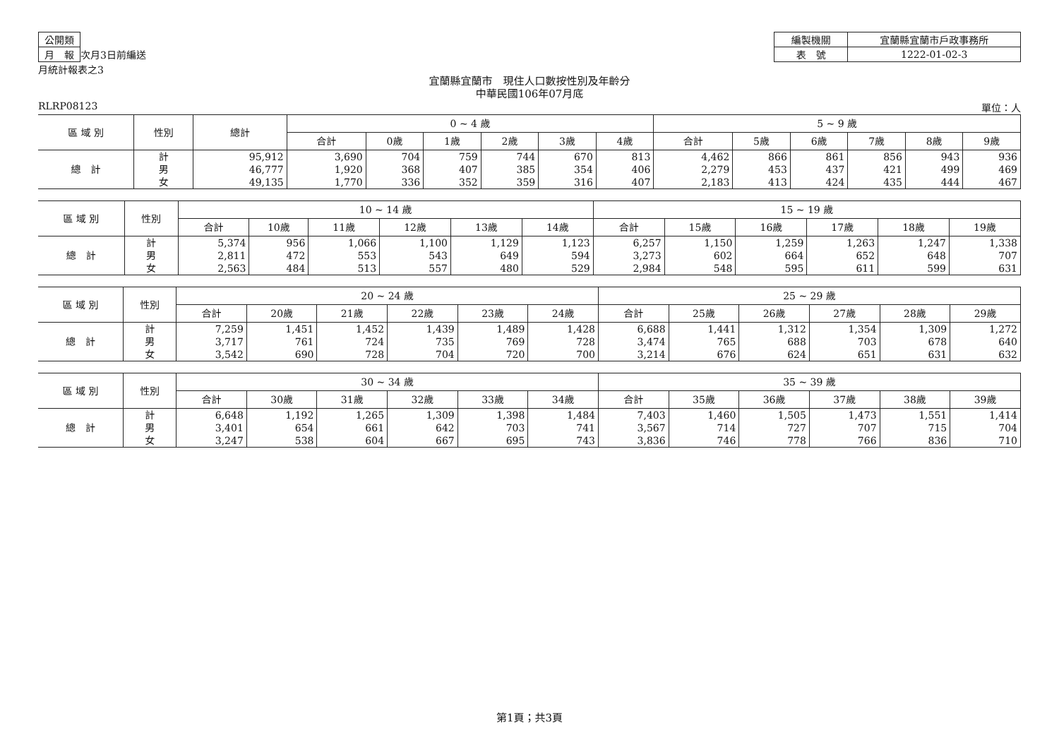| 公開類 | |
| 月 報 | 次月3日前編送 |
月統計報表之3
| 編製機關 | 宜蘭縣宜蘭市戶政事務所 |
| 表 號 | 1222-01-02-3 |
宜蘭縣宜蘭市　現住人口數按性別及年齡分
中華民國106年07月底
RLRP08123 單位：人
| 區 域 別 | 性別 | 總計 | 0 ~ 4 歲 | | | | | | 5 ~ 9 歲 | | | | | |
| --- | --- | --- | --- | --- | --- | --- | --- | --- | --- | --- | --- | --- | --- | --- |
| | | | 合計 | 0歲 | 1歲 | 2歲 | 3歲 | 4歲 | 合計 | 5歲 | 6歲 | 7歲 | 8歲 | 9歲 |
| 總 計 | 計 男 女 | 95,912 46,777 49,135 | 3,690 1,920 1,770 | 704 368 336 | 759 407 352 | 744 385 359 | 670 354 316 | 813 406 407 | 4,462 2,279 2,183 | 866 453 413 | 861 437 424 | 856 421 435 | 943 499 444 | 936 469 467 |
| 區 域 別 | 性別 | 10 ~ 14 歲 | | | | | | 15 ~ 19 歲 | | | | | |
| --- | --- | --- | --- | --- | --- | --- | --- | --- | --- | --- | --- | --- | --- |
| | | 合計 | 10歲 | 11歲 | 12歲 | 13歲 | 14歲 | 合計 | 15歲 | 16歲 | 17歲 | 18歲 | 19歲 |
| 總 計 | 計 男 女 | 5,374 2,811 2,563 | 956 472 484 | 1,066 553 513 | 1,100 543 557 | 1,129 649 480 | 1,123 594 529 | 6,257 3,273 2,984 | 1,150 602 548 | 1,259 664 595 | 1,263 652 611 | 1,247 648 599 | 1,338 707 631 |
| 區 域 別 | 性別 | 20 ~ 24 歲 | | | | | | 25 ~ 29 歲 | | | | | |
| --- | --- | --- | --- | --- | --- | --- | --- | --- | --- | --- | --- | --- | --- |
| | | 合計 | 20歲 | 21歲 | 22歲 | 23歲 | 24歲 | 合計 | 25歲 | 26歲 | 27歲 | 28歲 | 29歲 |
| 總 計 | 計 男 女 | 7,259 3,717 3,542 | 1,451 761 690 | 1,452 724 728 | 1,439 735 704 | 1,489 769 720 | 1,428 728 700 | 6,688 3,474 3,214 | 1,441 765 676 | 1,312 688 624 | 1,354 703 651 | 1,309 678 631 | 1,272 640 632 |
| 區 域 別 | 性別 | 30 ~ 34 歲 | | | | | | 35 ~ 39 歲 | | | | | |
| --- | --- | --- | --- | --- | --- | --- | --- | --- | --- | --- | --- | --- | --- |
| | | 合計 | 30歲 | 31歲 | 32歲 | 33歲 | 34歲 | 合計 | 35歲 | 36歲 | 37歲 | 38歲 | 39歲 |
| 總 計 | 計 男 女 | 6,648 3,401 3,247 | 1,192 654 538 | 1,265 661 604 | 1,309 642 667 | 1,398 703 695 | 1,484 741 743 | 7,403 3,567 3,836 | 1,460 714 746 | 1,505 727 778 | 1,473 707 766 | 1,551 715 836 | 1,414 704 710 |
第1頁；共3頁